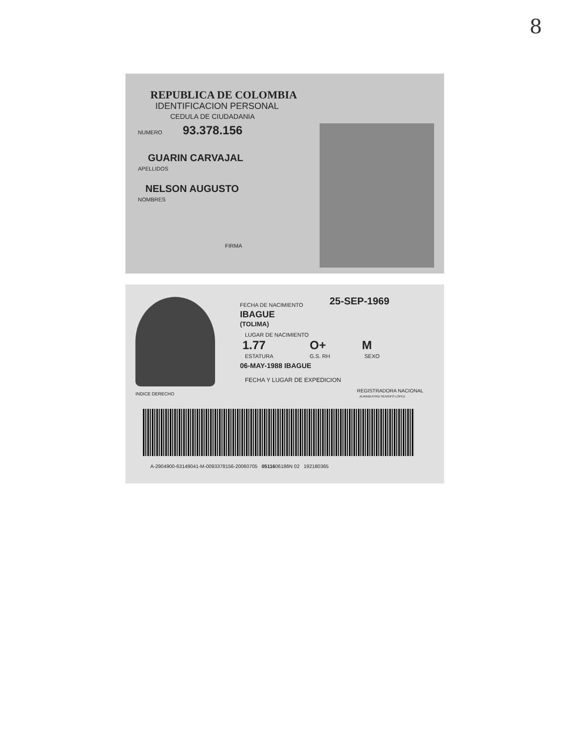8
REPUBLICA DE COLOMBIA
IDENTIFICACION PERSONAL
CEDULA DE CIUDADANIA
NUMERO 93.378.156
GUARIN CARVAJAL
APELLIDOS
NELSON AUGUSTO
NOMBRES
FIRMA
FECHA DE NACIMIENTO 25-SEP-1969
IBAGUE
(TOLIMA)
LUGAR DE NACIMIENTO
1.77 O+ M
ESTATURA G.S. RH SEXO
06-MAY-1988 IBAGUE
FECHA Y LUGAR DE EXPEDICION
INDICE DERECHO
REGISTRADORA NACIONAL
ALMABEATRIZ RENGIFO LOPEZ
A-2904900-63149041-M-0093378156-20060705 0511606186N 02 192180365